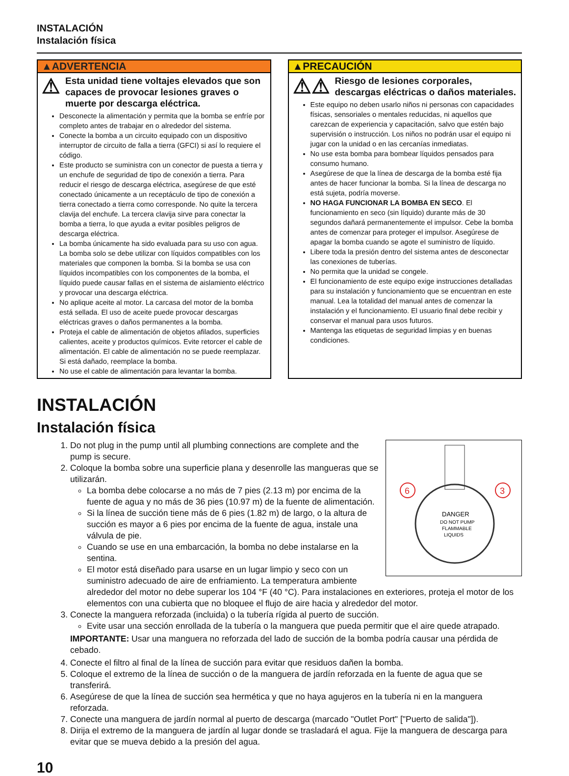INSTALACIÓN
Instalación física
▲ADVERTENCIA
⚠ Esta unidad tiene voltajes elevados que son capaces de provocar lesiones graves o muerte por descarga eléctrica.
Desconecte la alimentación y permita que la bomba se enfríe por completo antes de trabajar en o alrededor del sistema.
Conecte la bomba a un circuito equipado con un dispositivo interruptor de circuito de falla a tierra (GFCI) si así lo requiere el código.
Este producto se suministra con un conector de puesta a tierra y un enchufe de seguridad de tipo de conexión a tierra. Para reducir el riesgo de descarga eléctrica, asegúrese de que esté conectado únicamente a un receptáculo de tipo de conexión a tierra conectado a tierra como corresponde. No quite la tercera clavija del enchufe. La tercera clavija sirve para conectar la bomba a tierra, lo que ayuda a evitar posibles peligros de descarga eléctrica.
La bomba únicamente ha sido evaluada para su uso con agua. La bomba solo se debe utilizar con líquidos compatibles con los materiales que componen la bomba. Si la bomba se usa con líquidos incompatibles con los componentes de la bomba, el líquido puede causar fallas en el sistema de aislamiento eléctrico y provocar una descarga eléctrica.
No aplique aceite al motor. La carcasa del motor de la bomba está sellada. El uso de aceite puede provocar descargas eléctricas graves o daños permanentes a la bomba.
Proteja el cable de alimentación de objetos afilados, superficies calientes, aceite y productos químicos. Evite retorcer el cable de alimentación. El cable de alimentación no se puede reemplazar. Si está dañado, reemplace la bomba.
No use el cable de alimentación para levantar la bomba.
▲PRECAUCIÓN
⚠⚠ Riesgo de lesiones corporales, descargas eléctricas o daños materiales.
Este equipo no deben usarlo niños ni personas con capacidades físicas, sensoriales o mentales reducidas, ni aquellos que carezcan de experiencia y capacitación, salvo que estén bajo supervisión o instrucción. Los niños no podrán usar el equipo ni jugar con la unidad o en las cercanías inmediatas.
No use esta bomba para bombear líquidos pensados para consumo humano.
Asegúrese de que la línea de descarga de la bomba esté fija antes de hacer funcionar la bomba. Si la línea de descarga no está sujeta, podría moverse.
NO HAGA FUNCIONAR LA BOMBA EN SECO. El funcionamiento en seco (sin líquido) durante más de 30 segundos dañará permanentemente el impulsor. Cebe la bomba antes de comenzar para proteger el impulsor. Asegúrese de apagar la bomba cuando se agote el suministro de líquido.
Libere toda la presión dentro del sistema antes de desconectar las conexiones de tuberías.
No permita que la unidad se congele.
El funcionamiento de este equipo exige instrucciones detalladas para su instalación y funcionamiento que se encuentran en este manual. Lea la totalidad del manual antes de comenzar la instalación y el funcionamiento. El usuario final debe recibir y conservar el manual para usos futuros.
Mantenga las etiquetas de seguridad limpias y en buenas condiciones.
INSTALACIÓN
Instalación física
6
3
DANGER
DO NOT PUMP
FLAMMABLE
LIQUIDS
1. Do not plug in the pump until all plumbing connections are complete and the pump is secure.
2. Coloque la bomba sobre una superficie plana y desenrolle las mangueras que se utilizarán.
La bomba debe colocarse a no más de 7 pies (2.13 m) por encima de la fuente de agua y no más de 36 pies (10.97 m) de la fuente de alimentación.
Si la línea de succión tiene más de 6 pies (1.82 m) de largo, o la altura de succión es mayor a 6 pies por encima de la fuente de agua, instale una válvula de pie.
Cuando se use en una embarcación, la bomba no debe instalarse en la sentina.
El motor está diseñado para usarse en un lugar limpio y seco con un suministro adecuado de aire de enfriamiento. La temperatura ambiente alrededor del motor no debe superar los 104 °F (40 °C). Para instalaciones en exteriores, proteja el motor de los elementos con una cubierta que no bloquee el flujo de aire hacia y alrededor del motor.
3. Conecte la manguera reforzada (incluida) o la tubería rígida al puerto de succión.
Evite usar una sección enrollada de la tubería o la manguera que pueda permitir que el aire quede atrapado.
IMPORTANTE: Usar una manguera no reforzada del lado de succión de la bomba podría causar una pérdida de cebado.
4. Conecte el filtro al final de la línea de succión para evitar que residuos dañen la bomba.
5. Coloque el extremo de la línea de succión o de la manguera de jardín reforzada en la fuente de agua que se transferirá.
6. Asegúrese de que la línea de succión sea hermética y que no haya agujeros en la tubería ni en la manguera reforzada.
7. Conecte una manguera de jardín normal al puerto de descarga (marcado "Outlet Port" ["Puerto de salida"]).
8. Dirija el extremo de la manguera de jardín al lugar donde se trasladará el agua. Fije la manguera de descarga para evitar que se mueva debido a la presión del agua.
10